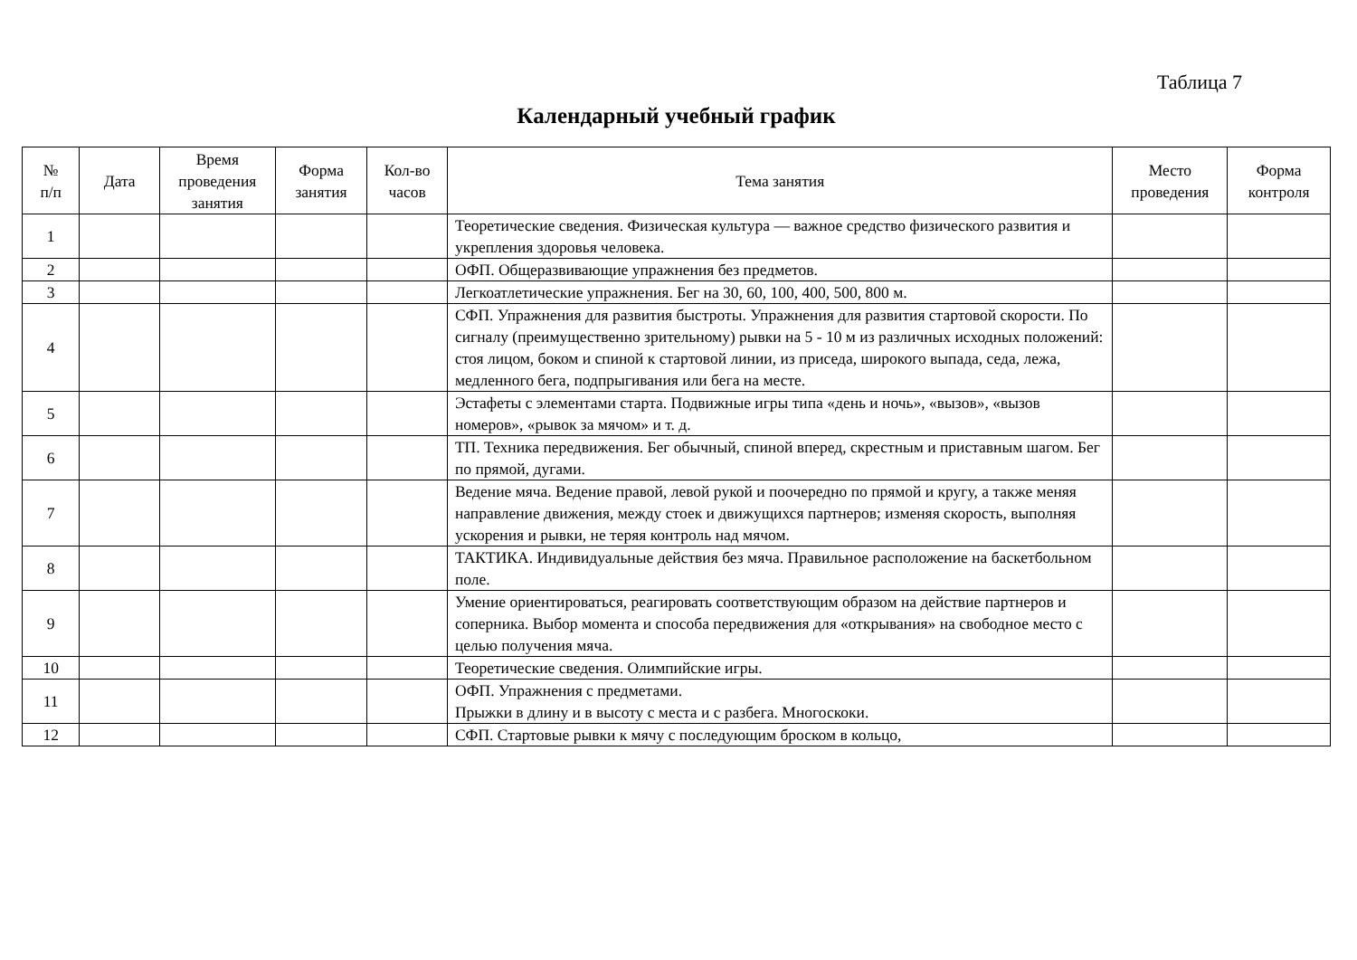Таблица 7
Календарный учебный график
| № п/п | Дата | Время проведения занятия | Форма занятия | Кол-во часов | Тема занятия | Место проведения | Форма контроля |
| --- | --- | --- | --- | --- | --- | --- | --- |
| 1 | | | | | Теоретические сведения. Физическая культура — важное средство физического развития и укрепления здоровья человека. | | |
| 2 | | | | | ОФП. Общеразвивающие упражнения без предметов. | | |
| 3 | | | | | Легкоатлетические упражнения. Бег на 30, 60, 100, 400, 500, 800 м. | | |
| 4 | | | | | СФП. Упражнения для развития быстроты. Упражнения для развития стартовой скорости. По сигналу (преимущественно зрительному) рывки на 5 - 10 м из различных исходных положений: стоя лицом, боком и спиной к стартовой линии, из приседа, широкого выпада, седа, лежа, медленного бега, подпрыгивания или бега на месте. | | |
| 5 | | | | | Эстафеты с элементами старта. Подвижные игры типа «день и ночь», «вызов», «вызов номеров», «рывок за мячом» и т. д. | | |
| 6 | | | | | ТП. Техника передвижения. Бег обычный, спиной вперед, скрестным и приставным шагом. Бег по прямой, дугами. | | |
| 7 | | | | | Ведение мяча. Ведение правой, левой рукой и поочередно по прямой и кругу, а также меняя направление движения, между стоек и движущихся партнеров; изменяя скорость, выполняя ускорения и рывки, не теряя контроль над мячом. | | |
| 8 | | | | | ТАКТИКА. Индивидуальные действия без мяча. Правильное расположение на баскетбольном поле. | | |
| 9 | | | | | Умение ориентироваться, реагировать соответствующим образом на действие партнеров и соперника. Выбор момента и способа передвижения для «открывания» на свободное место с целью получения мяча. | | |
| 10 | | | | | Теоретические сведения. Олимпийские игры. | | |
| 11 | | | | | ОФП. Упражнения с предметами. Прыжки в длину и в высоту с места и с разбега. Многоскоки. | | |
| 12 | | | | | СФП. Стартовые рывки к мячу с последующим броском в кольцо, | | |